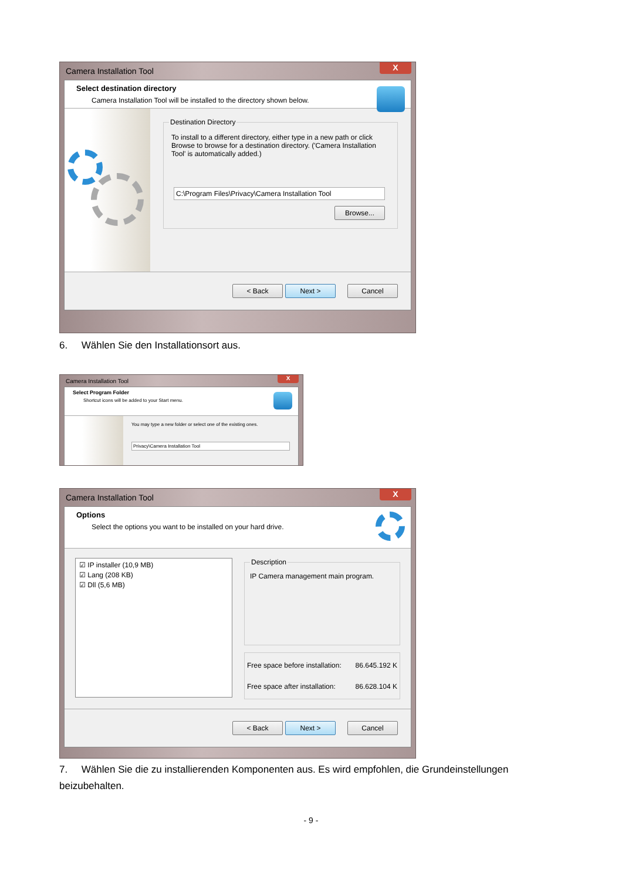Camera Installation Tool X
Select destination directory
Camera Installation Tool will be installed to the directory shown below.
Destination Directory
To install to a different directory, either type in a new path or click Browse to browse for a destination directory. ('Camera Installation Tool' is automatically added.)
C:\Program Files\Privacy\Camera Installation Tool
Browse...
< Back Next > Cancel
6. Wählen Sie den Installationsort aus.
Camera Installation Tool X
Select Program Folder
Shortcut icons will be added to your Start menu.
You may type a new folder or select one of the existing ones.
Privacy\Camera Installation Tool
Camera Installation Tool X
Options
Select the options you want to be installed on your hard drive.
☑ IP installer (10,9 MB)
☑ Lang (208 KB)
☑ Dll (5,6 MB)
Description
IP Camera management main program.
Free space before installation: 86.645.192 K
Free space after installation: 86.628.104 K
< Back Next > Cancel
7. Wählen Sie die zu installierenden Komponenten aus. Es wird empfohlen, die Grundeinstellungen beizubehalten.
- 9 -